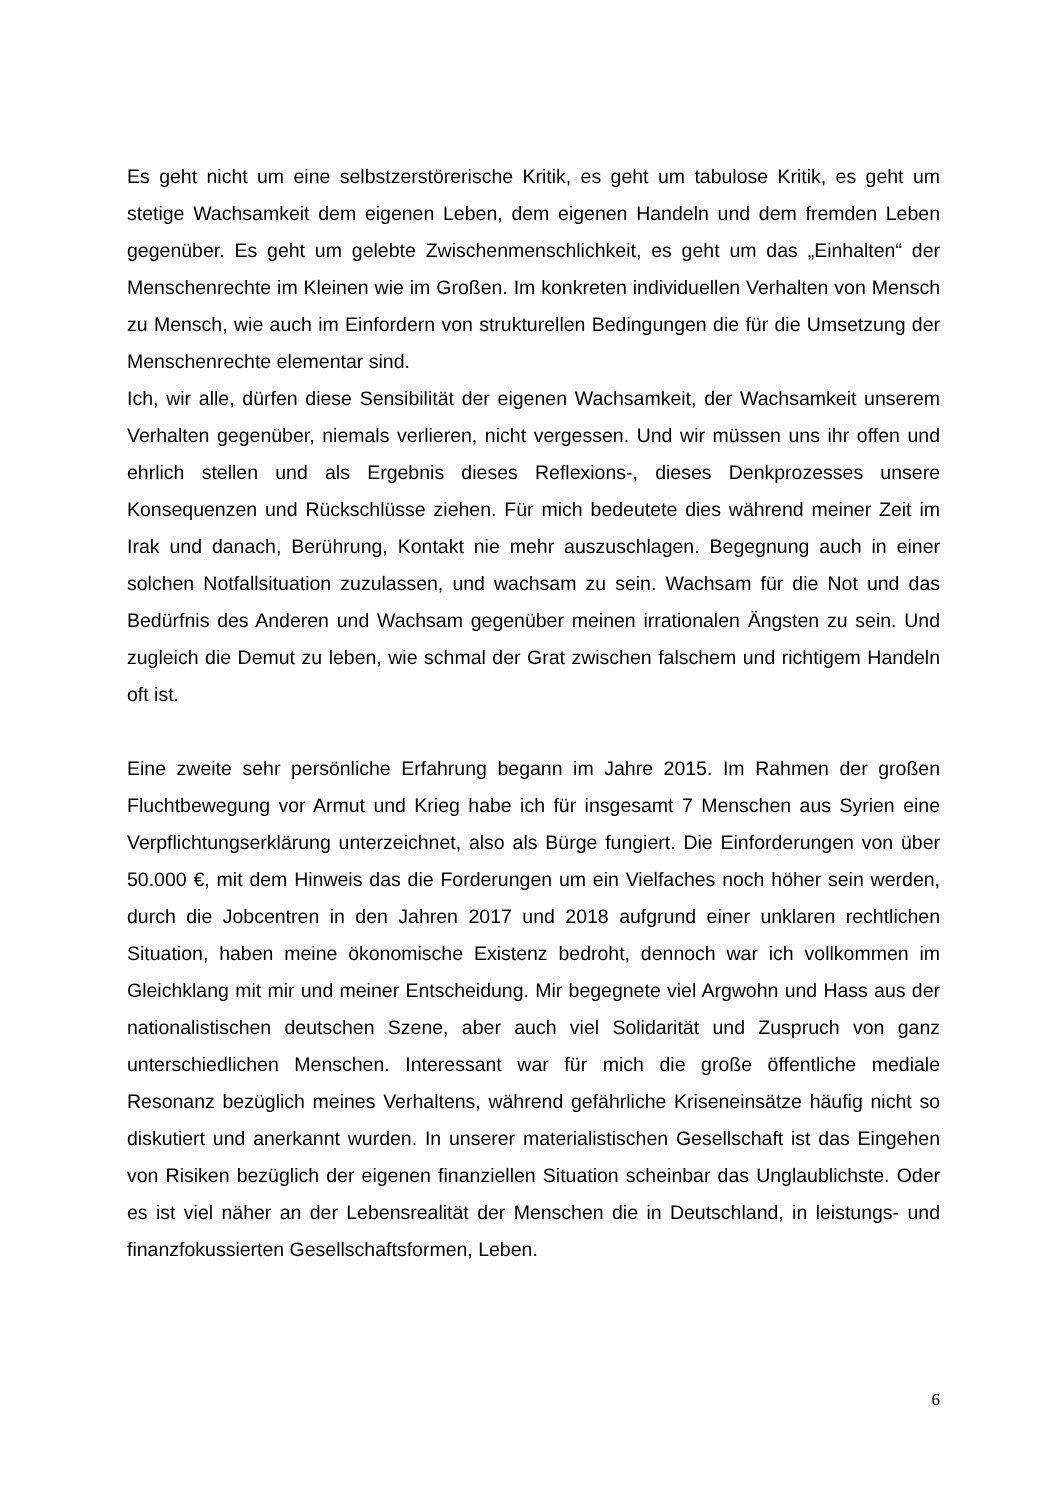Es geht nicht um eine selbstzerstörerische Kritik, es geht um tabulose Kritik, es geht um stetige Wachsamkeit dem eigenen Leben, dem eigenen Handeln und dem fremden Leben gegenüber. Es geht um gelebte Zwischenmenschlichkeit, es geht um das „Einhalten“ der Menschenrechte im Kleinen wie im Großen. Im konkreten individuellen Verhalten von Mensch zu Mensch, wie auch im Einfordern von strukturellen Bedingungen die für die Umsetzung der Menschenrechte elementar sind.
Ich, wir alle, dürfen diese Sensibilität der eigenen Wachsamkeit, der Wachsamkeit unserem Verhalten gegenüber, niemals verlieren, nicht vergessen. Und wir müssen uns ihr offen und ehrlich stellen und als Ergebnis dieses Reflexions-, dieses Denkprozesses unsere Konsequenzen und Rückschlüsse ziehen. Für mich bedeutete dies während meiner Zeit im Irak und danach, Berührung, Kontakt nie mehr auszuschlagen. Begegnung auch in einer solchen Notfallsituation zuzulassen, und wachsam zu sein. Wachsam für die Not und das Bedürfnis des Anderen und Wachsam gegenüber meinen irrationalen Ängsten zu sein. Und zugleich die Demut zu leben, wie schmal der Grat zwischen falschem und richtigem Handeln oft ist.
Eine zweite sehr persönliche Erfahrung begann im Jahre 2015. Im Rahmen der großen Fluchtbewegung vor Armut und Krieg habe ich für insgesamt 7 Menschen aus Syrien eine Verpflichtungserklärung unterzeichnet, also als Bürge fungiert. Die Einforderungen von über 50.000 €, mit dem Hinweis das die Forderungen um ein Vielfaches noch höher sein werden, durch die Jobcentren in den Jahren 2017 und 2018 aufgrund einer unklaren rechtlichen Situation, haben meine ökonomische Existenz bedroht, dennoch war ich vollkommen im Gleichklang mit mir und meiner Entscheidung. Mir begegnete viel Argwohn und Hass aus der nationalistischen deutschen Szene, aber auch viel Solidarität und Zuspruch von ganz unterschiedlichen Menschen. Interessant war für mich die große öffentliche mediale Resonanz bezüglich meines Verhaltens, während gefährliche Kriseneinsätze häufig nicht so diskutiert und anerkannt wurden. In unserer materialistischen Gesellschaft ist das Eingehen von Risiken bezüglich der eigenen finanziellen Situation scheinbar das Unglaublichste. Oder es ist viel näher an der Lebensrealität der Menschen die in Deutschland, in leistungs- und finanzfokussierten Gesellschaftsformen, Leben.
6